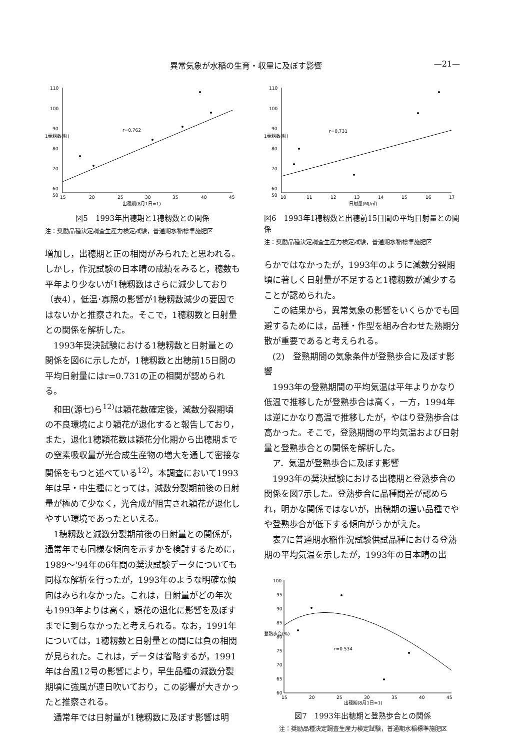異常気象が水稲の生育・収量に及ぼす影響 —21—
110
100
90
80
70
60
50
15
20
25
30
35
40
45
出穂期(8月1日=1)
r=0.762
1穂籾数(粒)
図5　1993年出穂期と1穂籾数との関係
注：奨励品種決定調査生産力検定試験，普通期水稲標準施肥区
増加し，出穂期と正の相関がみられたと思われる。しかし，作況試験の日本晴の成績をみると，穂数も平年より少ないが1穂籾数はさらに減少しており（表4），低温･寡照の影響が1穂籾数減少の要因ではないかと推察された。そこで，1穂籾数と日射量との関係を解析した。
1993年奨決試験における1穂籾数と日射量との関係を図6に示したが，1穂籾数と出穂前15日間の平均日射量にはr=0.731の正の相関が認められる。
和田(源七)ら<sup>12)</sup>は穎花数確定後，減数分裂期頃の不良環境により穎花が退化すると報告しており，また，退化1穂穎花数は穎花分化期から出穂期までの窒素吸収量が光合成生産物の増大を通して密接な関係をもつと述べている<sup>12)</sup>。本調査において1993年は早・中生種にとっては，減数分裂期前後の日射量が極めて少なく，光合成が阻害され穎花が退化しやすい環境であったといえる。
1穂籾数と減数分裂期前後の日射量との関係が，通常年でも同様な傾向を示すかを検討するために，1989～'94年の6年間の奨決試験データについても同様な解析を行ったが，1993年のような明確な傾向はみられなかった。これは，日射量がどの年次も1993年よりは高く，穎花の退化に影響を及ぼすまでに到らなかったと考えられる。なお，1991年については，1穂籾数と日射量との間には負の相関が見られた。これは，データは省略するが，1991年は台風12号の影響により，早生品種の減数分裂期頃に強風が連日吹いており，この影響が大きかったと推察される。
通常年では日射量が1穂籾数に及ぼす影響は明
110
100
90
80
70
60
50
10
11
12
13
14
15
16
17
日射量(MJ/㎡)
r=0.731
1穂籾数(粒)
図6　1993年1穂籾数と出穂前15日間の平均日射量との関係
注：奨励品種決定調査生産力検定試験，普通期水稲標準施肥区
らかではなかったが，1993年のように減数分裂期頃に著しく日射量が不足すると1穂籾数が減少することが認められた。
この結果から，異常気象の影響をいくらかでも回避するためには，品種・作型を組み合わせた熟期分散が重要であると考えられる。
(2)　登熟期間の気象条件が登熟歩合に及ぼす影響
1993年の登熟期間の平均気温は平年よりかなり低温で推移したが登熟歩合は高く，一方，1994年は逆にかなり高温で推移したが，やはり登熟歩合は高かった。そこで，登熟期間の平均気温および日射量と登熟歩合との関係を解析した。
ア．気温が登熟歩合に及ぼす影響
1993年の奨決試験における出穂期と登熟歩合の関係を図7示した。登熟歩合に品種間差が認められ，明かな関係ではないが，出穂期の遅い品種でやや登熟歩合が低下する傾向がうかがえた。
表7に普通期水稲作況試験供試品種における登熟期の平均気温を示したが，1993年の日本晴の出
100
95
90
85
80
75
70
65
60
15
20
25
30
35
40
45
出穂期(8月1日=1)
r=0.534
登熟歩合(%)
図7　1993年出穂期と登熟歩合との関係
注：奨励品種決定調査生産力検定試験，普通期水稲標準施肥区